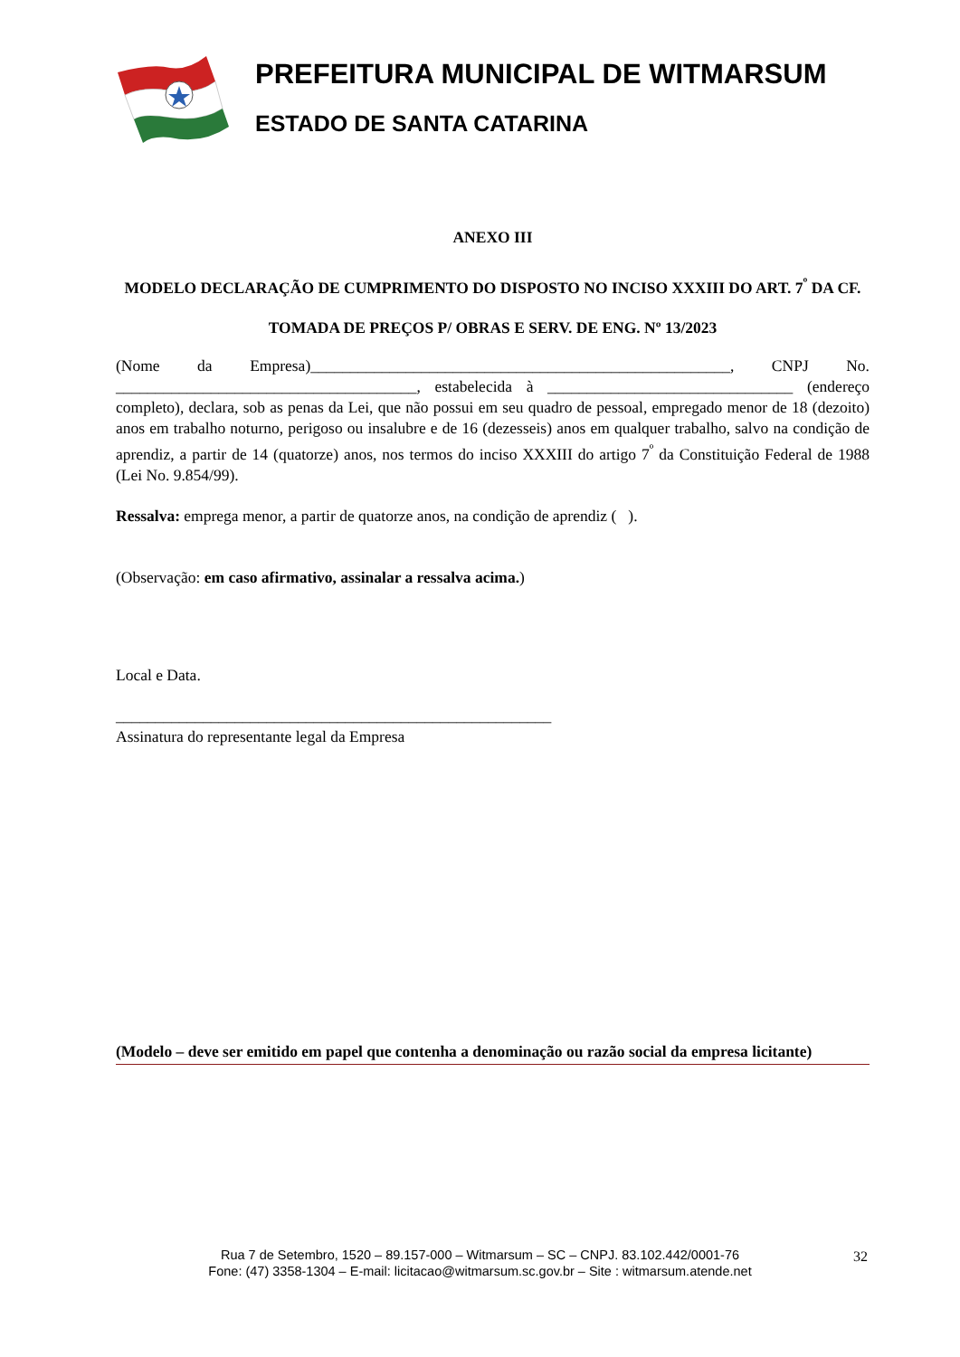PREFEITURA MUNICIPAL DE WITMARSUM
ESTADO DE SANTA CATARINA
ANEXO III
MODELO DECLARAÇÃO DE CUMPRIMENTO DO DISPOSTO NO INCISO XXXIII DO ART. 7<sup>º</sup> DA CF.
TOMADA DE PREÇOS P/ OBRAS E SERV. DE ENG. Nº 13/2023
(Nome da Empresa)_____________________________________________________, CNPJ No. ______________________________________, estabelecida à _______________________________ (endereço completo), declara, sob as penas da Lei, que não possui em seu quadro de pessoal, empregado menor de 18 (dezoito) anos em trabalho noturno, perigoso ou insalubre e de 16 (dezesseis) anos em qualquer trabalho, salvo na condição de aprendiz, a partir de 14 (quatorze) anos, nos termos do inciso XXXIII do artigo 7<sup>º</sup> da Constituição Federal de 1988 (Lei No. 9.854/99).
Ressalva: emprega menor, a partir de quatorze anos, na condição de aprendiz ( ).
(Observação: em caso afirmativo, assinalar a ressalva acima.)
Local e Data.
_______________________________________________________
Assinatura do representante legal da Empresa
(Modelo – deve ser emitido em papel que contenha a denominação ou razão social da empresa licitante)
Rua 7 de Setembro, 1520 – 89.157-000 – Witmarsum – SC – CNPJ. 83.102.442/0001-76
Fone: (47) 3358-1304 – E-mail: licitacao@witmarsum.sc.gov.br – Site : witmarsum.atende.net
32